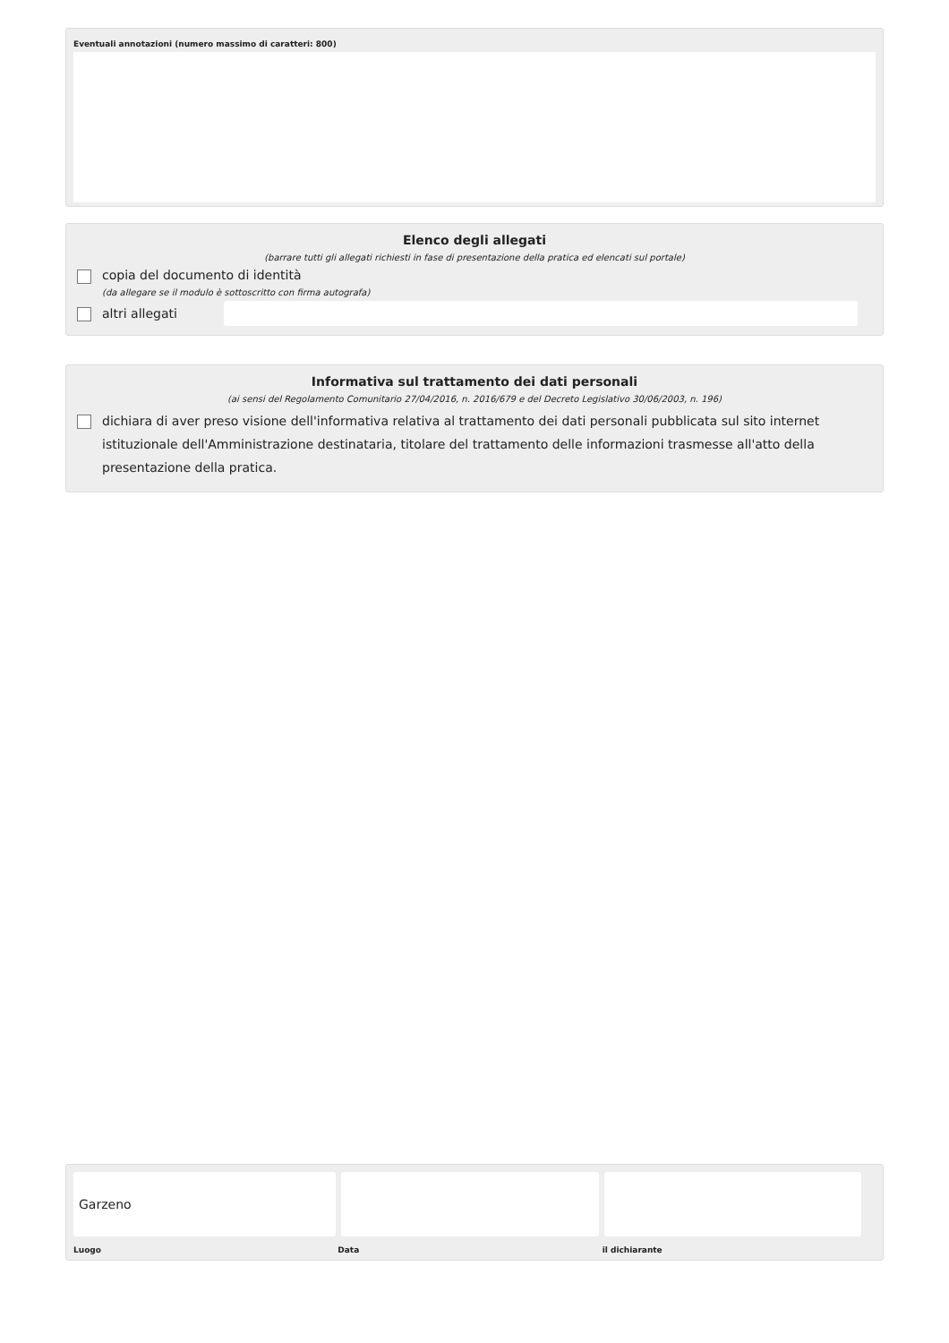Eventuali annotazioni (numero massimo di caratteri: 800)
Elenco degli allegati
(barrare tutti gli allegati richiesti in fase di presentazione della pratica ed elencati sul portale)
copia del documento di identità
(da allegare se il modulo è sottoscritto con firma autografa)
altri allegati
Informativa sul trattamento dei dati personali
(ai sensi del Regolamento Comunitario 27/04/2016, n. 2016/679 e del Decreto Legislativo 30/06/2003, n. 196)
dichiara di aver preso visione dell'informativa relativa al trattamento dei dati personali pubblicata sul sito internet istituzionale dell'Amministrazione destinataria, titolare del trattamento delle informazioni trasmesse all'atto della presentazione della pratica.
Garzeno
Luogo Data il dichiarante